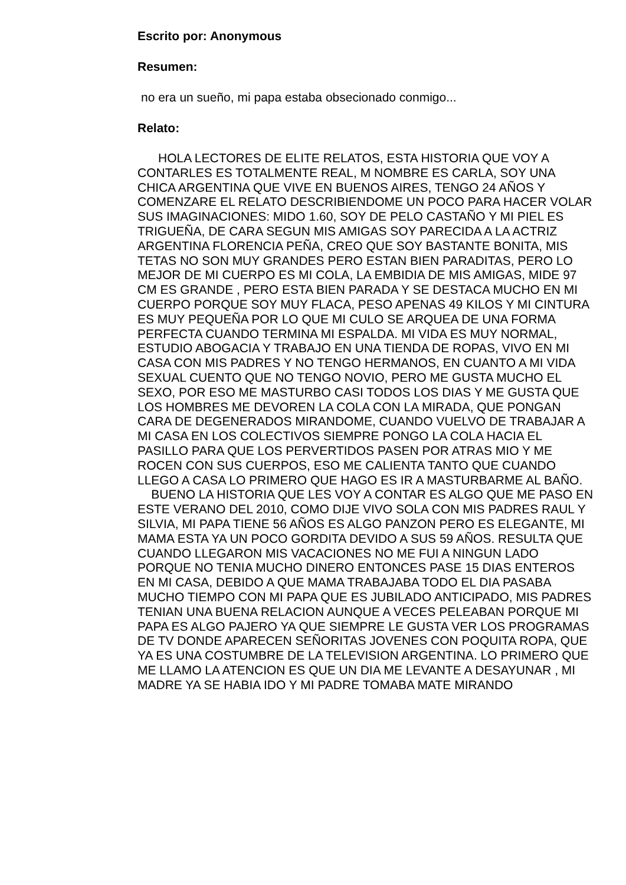Escrito por: Anonymous
Resumen:
no era un sueño, mi papa estaba obsecionado conmigo...
Relato:
HOLA LECTORES DE ELITE RELATOS, ESTA HISTORIA QUE VOY A CONTARLES ES TOTALMENTE REAL, M NOMBRE ES CARLA, SOY UNA CHICA ARGENTINA QUE VIVE EN BUENOS AIRES, TENGO 24 AÑOS Y COMENZARE EL RELATO DESCRIBIENDOME UN POCO PARA HACER VOLAR SUS IMAGINACIONES: MIDO 1.60, SOY DE PELO CASTAÑO Y MI PIEL ES TRIGUEÑA, DE CARA SEGUN MIS AMIGAS SOY PARECIDA A LA ACTRIZ ARGENTINA FLORENCIA PEÑA, CREO QUE SOY BASTANTE BONITA, MIS TETAS NO SON MUY GRANDES PERO ESTAN BIEN PARADITAS, PERO LO MEJOR DE MI CUERPO ES MI COLA, LA EMBIDIA DE MIS AMIGAS, MIDE 97 CM ES GRANDE , PERO ESTA BIEN PARADA Y SE DESTACA MUCHO EN MI CUERPO PORQUE SOY MUY FLACA, PESO APENAS 49 KILOS Y MI CINTURA ES MUY PEQUEÑA POR LO QUE MI CULO SE ARQUEA DE UNA FORMA PERFECTA CUANDO TERMINA MI ESPALDA. MI VIDA ES MUY NORMAL, ESTUDIO ABOGACIA Y TRABAJO EN UNA TIENDA DE ROPAS, VIVO EN MI CASA CON MIS PADRES Y NO TENGO HERMANOS, EN CUANTO A MI VIDA SEXUAL CUENTO QUE NO TENGO NOVIO, PERO ME GUSTA MUCHO EL SEXO, POR ESO ME MASTURBO CASI TODOS LOS DIAS Y ME GUSTA QUE LOS HOMBRES ME DEVOREN LA COLA CON LA MIRADA, QUE PONGAN CARA DE DEGENERADOS MIRANDOME, CUANDO VUELVO DE TRABAJAR A MI CASA EN LOS COLECTIVOS SIEMPRE PONGO LA COLA HACIA EL PASILLO PARA QUE LOS PERVERTIDOS PASEN POR ATRAS MIO Y ME ROCEN CON SUS CUERPOS, ESO ME CALIENTA TANTO QUE CUANDO LLEGO A CASA LO PRIMERO QUE HAGO ES IR A MASTURBARME AL BAÑO.
BUENO LA HISTORIA QUE LES VOY A CONTAR ES ALGO QUE ME PASO EN ESTE VERANO DEL 2010, COMO DIJE VIVO SOLA CON MIS PADRES RAUL Y SILVIA, MI PAPA TIENE 56 AÑOS ES ALGO PANZON PERO ES ELEGANTE, MI MAMA ESTA YA UN POCO GORDITA DEVIDO A SUS 59 AÑOS. RESULTA QUE CUANDO LLEGARON MIS VACACIONES NO ME FUI A NINGUN LADO PORQUE NO TENIA MUCHO DINERO ENTONCES PASE 15 DIAS ENTEROS EN MI CASA, DEBIDO A QUE MAMA TRABAJABA TODO EL DIA PASABA MUCHO TIEMPO CON MI PAPA QUE ES JUBILADO ANTICIPADO, MIS PADRES TENIAN UNA BUENA RELACION AUNQUE A VECES PELEABAN PORQUE MI PAPA ES ALGO PAJERO YA QUE SIEMPRE LE GUSTA VER LOS PROGRAMAS DE TV DONDE APARECEN SEÑORITAS JOVENES CON POQUITA ROPA, QUE YA ES UNA COSTUMBRE DE LA TELEVISION ARGENTINA. LO PRIMERO QUE ME LLAMO LA ATENCION ES QUE UN DIA ME LEVANTE A DESAYUNAR , MI MADRE YA SE HABIA IDO Y MI PADRE TOMABA MATE MIRANDO